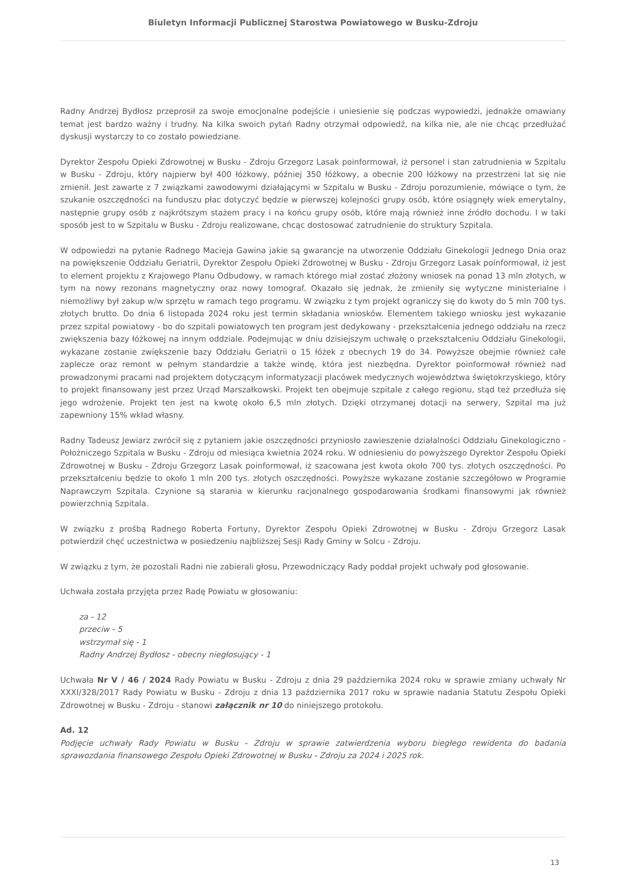Biuletyn Informacji Publicznej Starostwa Powiatowego w Busku-Zdroju
Radny Andrzej Bydłosz przeprosił za swoje emocjonalne podejście i uniesienie się podczas wypowiedzi, jednakże omawiany temat jest bardzo ważny i trudny. Na kilka swoich pytań Radny otrzymał odpowiedź, na kilka nie, ale nie chcąc przedłużać dyskusji wystarczy to co zostało powiedziane.
Dyrektor Zespołu Opieki Zdrowotnej w Busku - Zdroju Grzegorz Lasak poinformował, iż personel i stan zatrudnienia w Szpitalu w Busku - Zdroju, który najpierw był 400 łóżkowy, później 350 łóżkowy, a obecnie 200 łóżkowy na przestrzeni lat się nie zmienił. Jest zawarte z 7 związkami zawodowymi działającymi w Szpitalu w Busku - Zdroju porozumienie, mówiące o tym, że szukanie oszczędności na funduszu płac dotyczyć będzie w pierwszej kolejności grupy osób, które osiągnęły wiek emerytalny, następnie grupy osób z najkrótszym stażem pracy i na końcu grupy osób, które mają również inne źródło dochodu. I w taki sposób jest to w Szpitalu w Busku - Zdroju realizowane, chcąc dostosować zatrudnienie do struktury Szpitala.
W odpowiedzi na pytanie Radnego Macieja Gawina jakie są gwarancje na utworzenie Oddziału Ginekologii Jednego Dnia oraz na powiększenie Oddziału Geriatrii, Dyrektor Zespołu Opieki Zdrowotnej w Busku - Zdroju Grzegorz Lasak poinformował, iż jest to element projektu z Krajowego Planu Odbudowy, w ramach którego miał zostać złożony wniosek na ponad 13 mln złotych, w tym na nowy rezonans magnetyczny oraz nowy tomograf. Okazało się jednak, że zmieniły się wytyczne ministerialne i niemożliwy był zakup w/w sprzętu w ramach tego programu. W związku z tym projekt ograniczy się do kwoty do 5 mln 700 tys. złotych brutto. Do dnia 6 listopada 2024 roku jest termin składania wniosków. Elementem takiego wniosku jest wykazanie przez szpital powiatowy - bo do szpitali powiatowych ten program jest dedykowany - przekształcenia jednego oddziału na rzecz zwiększenia bazy łóżkowej na innym oddziale. Podejmując w dniu dzisiejszym uchwałę o przekształceniu Oddziału Ginekologii, wykazane zostanie zwiększenie bazy Oddziału Geriatrii o 15 łóżek z obecnych 19 do 34. Powyższe obejmie również całe zaplecze oraz remont w pełnym standardzie a także windę, która jest niezbędna. Dyrektor poinformował również nad prowadzonymi pracami nad projektem dotyczącym informatyzacji placówek medycznych województwa świętokrzyskiego, który to projekt finansowany jest przez Urząd Marszałkowski. Projekt ten obejmuje szpitale z całego regionu, stąd też przedłuża się jego wdrożenie. Projekt ten jest na kwotę około 6,5 mln złotych. Dzięki otrzymanej dotacji na serwery, Szpital ma już zapewniony 15% wkład własny.
Radny Tadeusz Jewiarz zwrócił się z pytaniem jakie oszczędności przyniosło zawieszenie działalności Oddziału Ginekologiczno - Położniczego Szpitala w Busku - Zdroju od miesiąca kwietnia 2024 roku. W odniesieniu do powyższego Dyrektor Zespołu Opieki Zdrowotnej w Busku - Zdroju Grzegorz Lasak poinformował, iż szacowana jest kwota około 700 tys. złotych oszczędności. Po przekształceniu będzie to około 1 mln 200 tys. złotych oszczędności. Powyższe wykazane zostanie szczegółowo w Programie Naprawczym Szpitala. Czynione są starania w kierunku racjonalnego gospodarowania środkami finansowymi jak również powierzchnią Szpitala.
W związku z prośbą Radnego Roberta Fortuny, Dyrektor Zespołu Opieki Zdrowotnej w Busku - Zdroju Grzegorz Lasak potwierdził chęć uczestnictwa w posiedzeniu najbliższej Sesji Rady Gminy w Solcu - Zdroju.
W związku z tym, że pozostali Radni nie zabierali głosu, Przewodniczący Rady poddał projekt uchwały pod głosowanie.
Uchwała została przyjęta przez Radę Powiatu w głosowaniu:
za - 12
przeciw - 5
wstrzymał się - 1
Radny Andrzej Bydłosz - obecny niegłosujący - 1
Uchwała Nr V / 46 / 2024 Rady Powiatu w Busku - Zdroju z dnia 29 października 2024 roku w sprawie zmiany uchwały Nr XXXI/328/2017 Rady Powiatu w Busku - Zdroju z dnia 13 października 2017 roku w sprawie nadania Statutu Zespołu Opieki Zdrowotnej w Busku - Zdroju - stanowi załącznik nr 10 do niniejszego protokołu.
Ad. 12
Podjęcie uchwały Rady Powiatu w Busku - Zdroju w sprawie zatwierdzenia wyboru biegłego rewidenta do badania sprawozdania finansowego Zespołu Opieki Zdrowotnej w Busku - Zdroju za 2024 i 2025 rok.
13